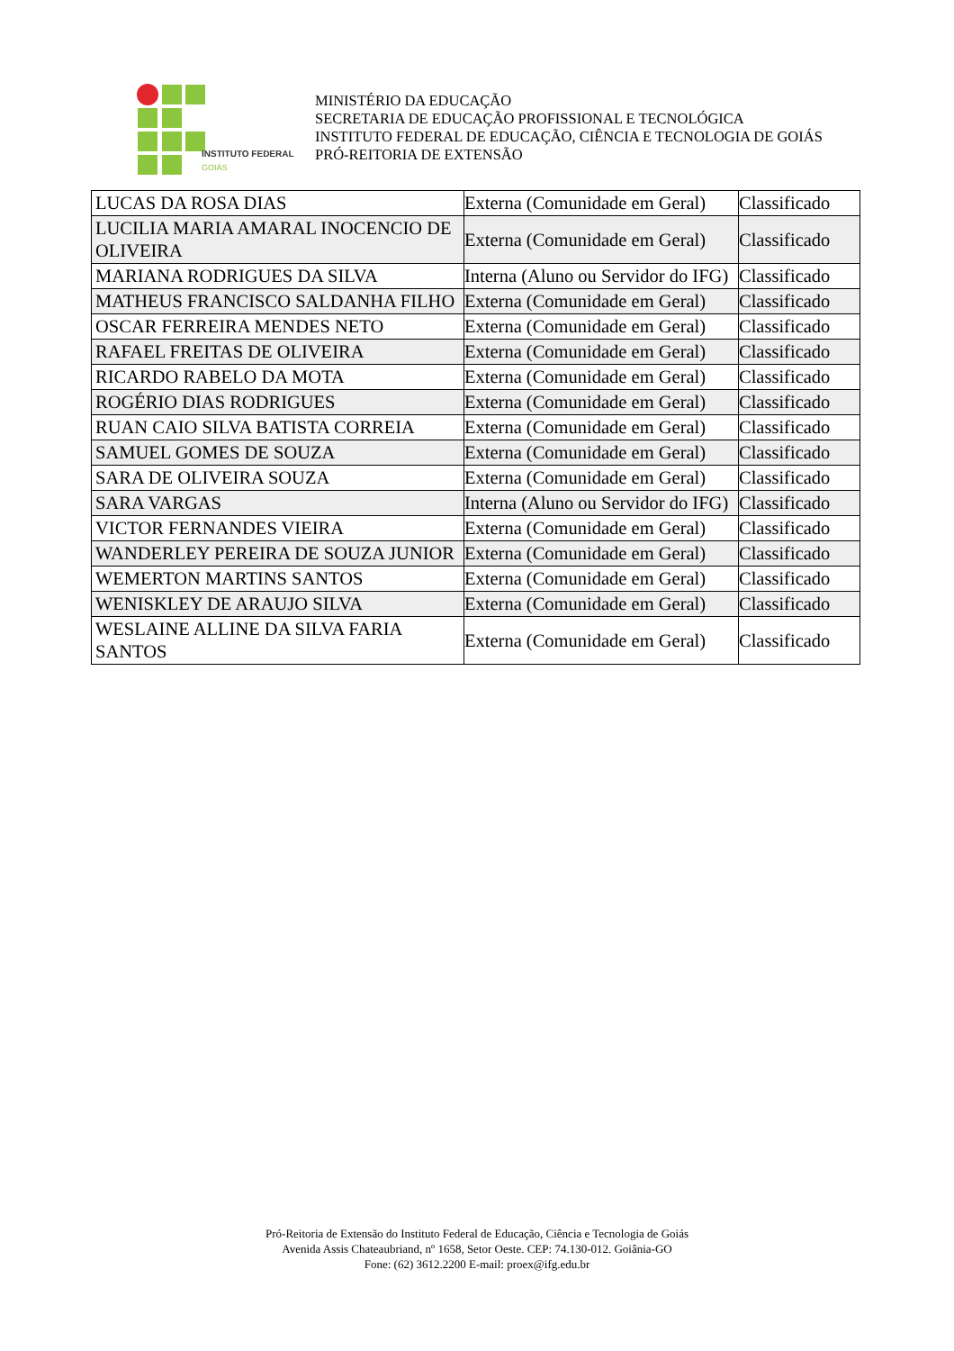INSTITUTO FEDERAL
GOIÁS
MINISTÉRIO DA EDUCAÇÃO
SECRETARIA DE EDUCAÇÃO PROFISSIONAL E TECNOLÓGICA
INSTITUTO FEDERAL DE EDUCAÇÃO, CIÊNCIA E TECNOLOGIA DE GOIÁS
PRÓ-REITORIA DE EXTENSÃO
| LUCAS DA ROSA DIAS | Externa (Comunidade em Geral) | Classificado |
| LUCILIA MARIA AMARAL INOCENCIO DE OLIVEIRA | Externa (Comunidade em Geral) | Classificado |
| MARIANA RODRIGUES DA SILVA | Interna (Aluno ou Servidor do IFG) | Classificado |
| MATHEUS FRANCISCO SALDANHA FILHO | Externa (Comunidade em Geral) | Classificado |
| OSCAR FERREIRA MENDES NETO | Externa (Comunidade em Geral) | Classificado |
| RAFAEL FREITAS DE OLIVEIRA | Externa (Comunidade em Geral) | Classificado |
| RICARDO RABELO DA MOTA | Externa (Comunidade em Geral) | Classificado |
| ROGÉRIO DIAS RODRIGUES | Externa (Comunidade em Geral) | Classificado |
| RUAN CAIO SILVA BATISTA CORREIA | Externa (Comunidade em Geral) | Classificado |
| SAMUEL GOMES DE SOUZA | Externa (Comunidade em Geral) | Classificado |
| SARA DE OLIVEIRA SOUZA | Externa (Comunidade em Geral) | Classificado |
| SARA VARGAS | Interna (Aluno ou Servidor do IFG) | Classificado |
| VICTOR FERNANDES VIEIRA | Externa (Comunidade em Geral) | Classificado |
| WANDERLEY PEREIRA DE SOUZA JUNIOR | Externa (Comunidade em Geral) | Classificado |
| WEMERTON MARTINS SANTOS | Externa (Comunidade em Geral) | Classificado |
| WENISKLEY DE ARAUJO SILVA | Externa (Comunidade em Geral) | Classificado |
| WESLAINE ALLINE DA SILVA FARIA SANTOS | Externa (Comunidade em Geral) | Classificado |
Pró-Reitoria de Extensão do Instituto Federal de Educação, Ciência e Tecnologia de Goiás
Avenida Assis Chateaubriand, nº 1658, Setor Oeste. CEP: 74.130-012. Goiânia-GO
Fone: (62) 3612.2200 E-mail: proex@ifg.edu.br